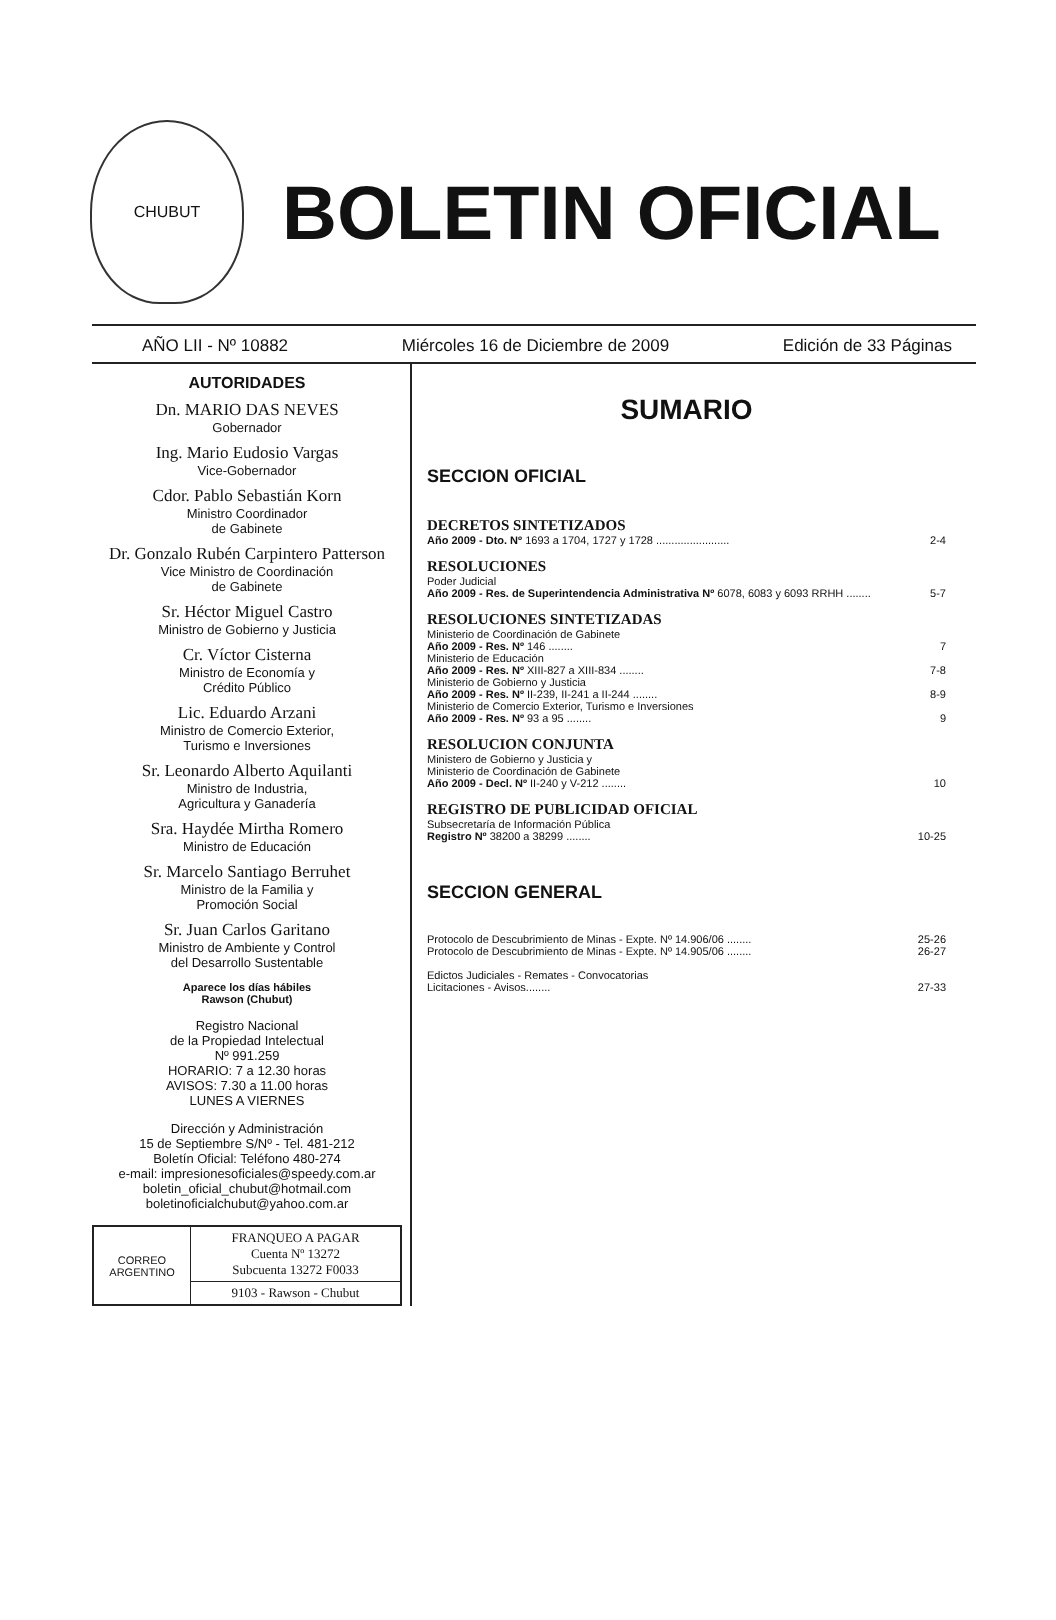CHUBUT
BOLETIN OFICIAL
AÑO LII - Nº 10882 Miércoles 16 de Diciembre de 2009 Edición de 33 Páginas
AUTORIDADES
Dn. MARIO DAS NEVES
Gobernador
Ing. Mario Eudosio Vargas
Vice-Gobernador
Cdor. Pablo Sebastián Korn
Ministro Coordinador
de Gabinete
Dr. Gonzalo Rubén Carpintero Patterson
Vice Ministro de Coordinación
de Gabinete
Sr. Héctor Miguel Castro
Ministro de Gobierno y Justicia
Cr. Víctor Cisterna
Ministro de Economía y
Crédito Público
Lic. Eduardo Arzani
Ministro de Comercio Exterior,
Turismo e Inversiones
Sr. Leonardo Alberto Aquilanti
Ministro de Industria,
Agricultura y Ganadería
Sra. Haydée Mirtha Romero
Ministro de Educación
Sr. Marcelo Santiago Berruhet
Ministro de la Familia y
Promoción Social
Sr. Juan Carlos Garitano
Ministro de Ambiente y Control
del Desarrollo Sustentable
Aparece los días hábiles
Rawson (Chubut)
Registro Nacional
de la Propiedad Intelectual
Nº 991.259
HORARIO: 7 a 12.30 horas
AVISOS: 7.30 a 11.00 horas
LUNES A VIERNES
Dirección y Administración
15 de Septiembre S/Nº - Tel. 481-212
Boletín Oficial: Teléfono 480-274
e-mail: impresionesoficiales@speedy.com.ar
boletin_oficial_chubut@hotmail.com
boletinoficialchubut@yahoo.com.ar
| CORREO ARGENTINO | FRANQUEO A PAGAR Cuenta Nº 13272 Subcuenta 13272 F0033 |
| | 9103 - Rawson - Chubut |
SUMARIO
SECCION OFICIAL
DECRETOS SINTETIZADOS
Año 2009 - Dto. Nº 1693 a 1704, 1727 y 1728 ........................ 2-4
RESOLUCIONES
Poder Judicial
Año 2009 - Res. de Superintendencia Administrativa Nº 6078, 6083 y 6093 RRHH ........ 5-7
RESOLUCIONES SINTETIZADAS
Ministerio de Coordinación de Gabinete
Año 2009 - Res. Nº 146 ........ 7
Ministerio de Educación
Año 2009 - Res. Nº XIII-827 a XIII-834 ........ 7-8
Ministerio de Gobierno y Justicia
Año 2009 - Res. Nº II-239, II-241 a II-244 ........ 8-9
Ministerio de Comercio Exterior, Turismo e Inversiones
Año 2009 - Res. Nº 93 a 95 ........ 9
RESOLUCION CONJUNTA
Ministero de Gobierno y Justicia y
Ministerio de Coordinación de Gabinete
Año 2009 - Decl. Nº II-240 y V-212 ........ 10
REGISTRO DE PUBLICIDAD OFICIAL
Subsecretaría de Información Pública
Registro Nº 38200 a 38299 ........ 10-25
SECCION GENERAL
Protocolo de Descubrimiento de Minas - Expte. Nº 14.906/06 ........ 25-26
Protocolo de Descubrimiento de Minas - Expte. Nº 14.905/06 ........ 26-27
Edictos Judiciales - Remates - Convocatorias
Licitaciones - Avisos........ 27-33